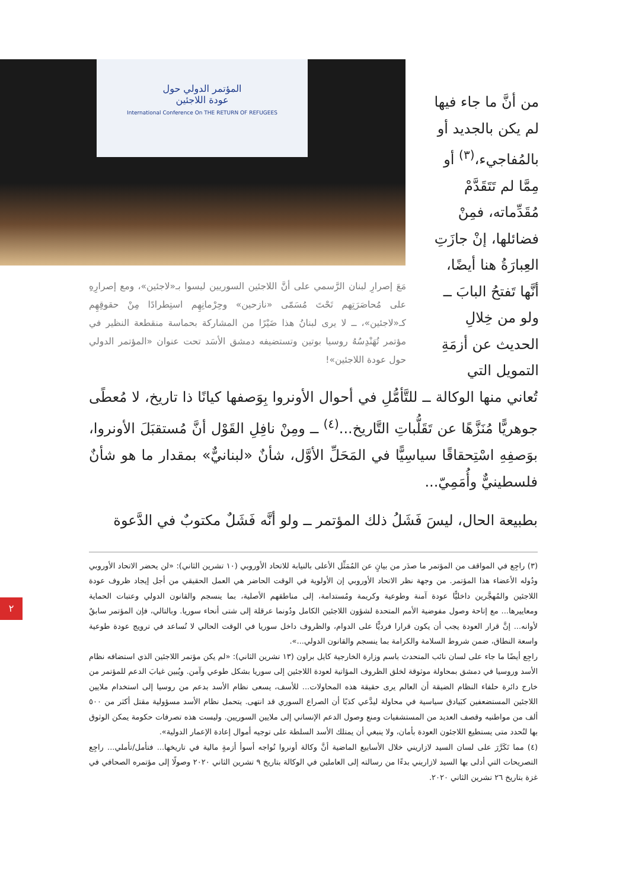المؤتمر الدولي حول
عودة اللاجئين
International Conference On THE RETURN OF REFUGEES
مَعَ إصرارِ لبنان الرَّسمي على أنَّ اللاجئين السوريين ليسوا بـ«لاجئين»، ومع إصرارِهِ على مُحاصَرَتِهم تَحْتَ مُسَمّى «نازحين» وحِرْمانِهِم استِطرادًا مِنْ حقوقِهِم كـ«لاجئين»، ــ لا يرى لبنانُ هذا ضَيْرًا من المشاركة بحماسة منقطعة النظير في مؤتمر تُهَنْدِسُهُ روسيا بوتين وتستضيفه دمشق الأسَد تحت عنوان «المؤتمر الدولي حول عودة اللاجئين»!
من أنَّ ما جاء فيها لم يكن بالجديد أو بالمُفاجيء،<sup>(٣)</sup> أو مِمَّا لم تَتَقَدَّمْ مُقَدِّماته، فمِنْ فضائلها، إنْ جازَتِ العِبارَةُ هنا أيضًا، أنَّها تَفتحُ البابَ ــ ولو من خِلالِ الحديث عن أزمَةِ التمويل التي
تُعاني منها الوكالة ــ للتَّأمُّلِ في أحوال الأونروا بِوَصفها كيانًا ذا تاريخ، لا مُعطًى جوهريًّا مُنَزَّهًا عن تَقَلُّباتِ التَّاريخ...<sup>(٤)</sup> ــ ومِنْ نافِلِ القَوْل أنَّ مُستقبَلَ الأونروا، بوَصفِهِ اسْتِحقاقًا سياسِيًّا في المَحَلِّ الأوَّل، شأنٌ «لبنانيٌّ» بمقدار ما هو شأنٌ فلسطينيٌّ وأُمَمِيّ...
بطبيعة الحال، ليسَ فَشَلُ ذلك المؤتمر ــ ولو أنَّه فَشَلٌ مكتوبٌ في الدَّعوة
(٣) راجِع في المواقف من المؤتمر ما صدَر من بيانٍ عن المُمَثِّل الأعلى بالنيابة للاتحاد الأوروبي (١٠ تشرين الثاني): «لن يحضر الاتحاد الأوروبي ودُوله الأعضاء هذا المؤتمر. من وجهة نظر الاتحاد الأوروبي إن الأولوية في الوقت الحاضر هي العمل الحقيقي من أجل إيجاد ظروف عودة اللاجئين والمُهجَّرين داخليًّا عودة آمنة وطوعية وكريمة ومُستدامة، إلى مناطقهم الأصلية، بما ينسجم والقانون الدولي وعتبات الحماية ومعاييرها... مع إتاحة وصول مفوضية الأمم المتحدة لشؤون اللاجئين الكامل ودُونما عرقلة إلى شتى أنحاء سوريا. وبالتالي، فإن المؤتمر سابقٌ لأوانه... إنَّ قرار العودة يجب أن يكون قرارا فرديًّا على الدوام، والظروف داخل سوريا في الوقت الحالي لا تُساعد في ترويج عودة طوعية واسعة النطاق، ضمن شروط السلامة والكرامة بما ينسجم والقانون الدولي...».
راجِع أيضًا ما جاء على لسان نائب المتحدث باسم وزارة الخارجية كايل براون (١٣ تشرين الثاني): «لم يكن مؤتمر اللاجئين الذي استضافه نظام الأسد وروسيا في دمشق بمحاولة موثوقة لخلق الظروف المؤاتية لعودة اللاجئين إلى سوريا بشكل طوعي وآمن. ويُبين غيابَ الدعم للمؤتمر من خارج دائرة حلفاء النظام الضيقة أن العالم يرى حقيقة هذه المحاولات... للأسف، يسعى نظام الأسد بدعم من روسيا إلى استخدام ملايين اللاجئين المستضعفين كبَيادق سياسية في محاولة ليدَّعي كذبًا أن الصراع السوري قد انتهى. يتحمل نظام الأسد مسؤولية مقتل أكثر من ٥٠٠ ألف من مواطنيه وقصف العديد من المستشفيات ومنع وصول الدعم الإنساني إلى ملايين السوريين. وليست هذه تصرفات حكومة يمكن الوثوق بها لتُحدد متى يستطيع اللاجئون العودة بأمان، ولا ينبغي أن يمتلك الأسد السلطة على توجيه أموال إعادة الإعمار الدولية».
(٤) مما تَكَرَّرَ على لسان السيد لازاريني خلال الأسابيع الماضية أنَّ وكالة أونروا تُواجه أسوأ أزمةٍ مالية في تاريخها... فتأمل/تأملي... راجِع التصريحات التي أدلى بها السيد لازاريني بدءًا من رسالته إلى العاملين في الوكالة بتاريخ ٩ تشرين الثاني ٢٠٢٠ وصولًا إلى مؤتمره الصحافي في غزة بتاريخ ٢٦ تشرين الثاني ٢٠٢٠.
٢